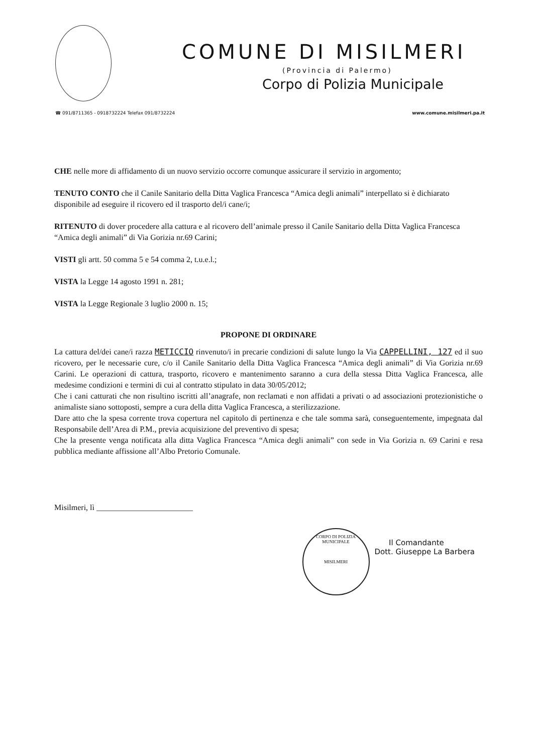COMUNE DI MISILMERI
(Provincia di Palermo)
Corpo di Polizia Municipale
☎ 091/8711365 - 0918732224 Telefax 091/8732224 www.comune.misilmeri.pa.it
CHE nelle more di affidamento di un nuovo servizio occorre comunque assicurare il servizio in argomento;
TENUTO CONTO che il Canile Sanitario della Ditta Vaglica Francesca “Amica degli animali” interpellato si è dichiarato disponibile ad eseguire il ricovero ed il trasporto del/i cane/i;
RITENUTO di dover procedere alla cattura e al ricovero dell’animale presso il Canile Sanitario della Ditta Vaglica Francesca “Amica degli animali” di Via Gorizia nr.69 Carini;
VISTI gli artt. 50 comma 5 e 54 comma 2, t.u.e.l.;
VISTA la Legge 14 agosto 1991 n. 281;
VISTA la Legge Regionale 3 luglio 2000 n. 15;
PROPONE DI ORDINARE
La cattura del/dei cane/i razza METICCIO rinvenuto/i in precarie condizioni di salute lungo la Via CAPPELLINI, 127 ed il suo ricovero, per le necessarie cure, c/o il Canile Sanitario della Ditta Vaglica Francesca “Amica degli animali” di Via Gorizia nr.69 Carini. Le operazioni di cattura, trasporto, ricovero e mantenimento saranno a cura della stessa Ditta Vaglica Francesca, alle medesime condizioni e termini di cui al contratto stipulato in data 30/05/2012;
Che i cani catturati che non risultino iscritti all’anagrafe, non reclamati e non affidati a privati o ad associazioni protezionistiche o animaliste siano sottoposti, sempre a cura della ditta Vaglica Francesca, a sterilizzazione.
Dare atto che la spesa corrente trova copertura nel capitolo di pertinenza e che tale somma sarà, conseguentemente, impegnata dal Responsabile dell’Area di P.M., previa acquisizione del preventivo di spesa;
Che la presente venga notificata alla ditta Vaglica Francesca “Amica degli animali” con sede in Via Gorizia n. 69 Carini e resa pubblica mediante affissione all’Albo Pretorio Comunale.
Misilmeri, lì ________________________
CORPO DI POLIZIA MUNICIPALE
MISILMERI
Il Comandante
Dott. Giuseppe La Barbera